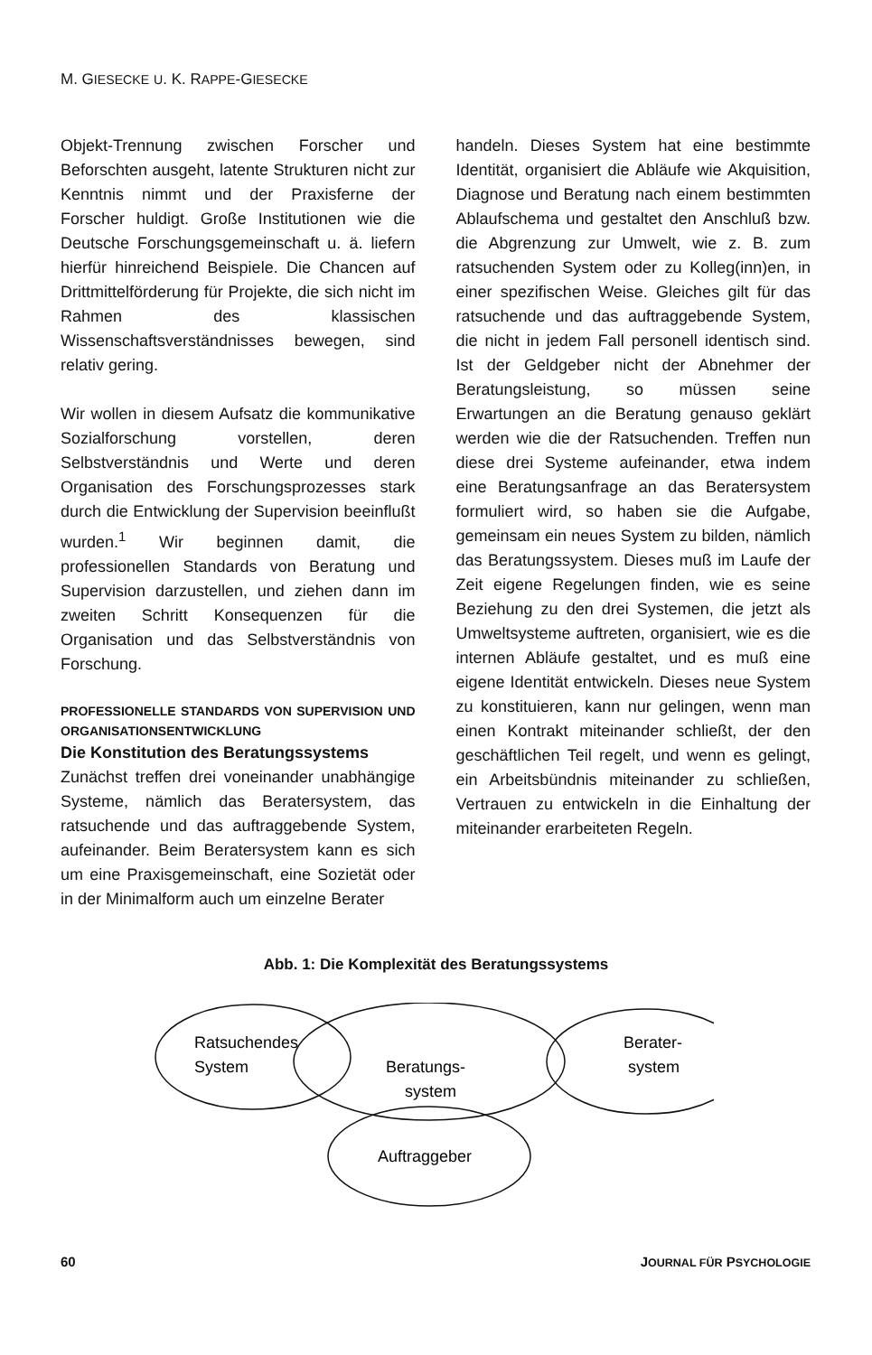M. GIESECKE U. K. RAPPE-GIESECKE
Objekt-Trennung zwischen Forscher und Beforschten ausgeht, latente Strukturen nicht zur Kenntnis nimmt und der Praxisferne der Forscher huldigt. Große Institutionen wie die Deutsche Forschungsgemeinschaft u. ä. liefern hierfür hinreichend Beispiele. Die Chancen auf Drittmittelförderung für Projekte, die sich nicht im Rahmen des klassischen Wissenschaftsverständnisses bewegen, sind relativ gering.
Wir wollen in diesem Aufsatz die kommunikative Sozialforschung vorstellen, deren Selbstverständnis und Werte und deren Organisation des Forschungsprozesses stark durch die Entwicklung der Supervision beeinflußt wurden.<sup>1</sup> Wir beginnen damit, die professionellen Standards von Beratung und Supervision darzustellen, und ziehen dann im zweiten Schritt Konsequenzen für die Organisation und das Selbstverständnis von Forschung.
PROFESSIONELLE STANDARDS VON SUPERVISION UND ORGANISATIONSENTWICKLUNG
Die Konstitution des Beratungssystems
Zunächst treffen drei voneinander unabhängige Systeme, nämlich das Beratersystem, das ratsuchende und das auftraggebende System, aufeinander. Beim Beratersystem kann es sich um eine Praxisgemeinschaft, eine Sozietät oder in der Minimalform auch um einzelne Berater
handeln. Dieses System hat eine bestimmte Identität, organisiert die Abläufe wie Akquisition, Diagnose und Beratung nach einem bestimmten Ablaufschema und gestaltet den Anschluß bzw. die Abgrenzung zur Umwelt, wie z. B. zum ratsuchenden System oder zu Kolleg(inn)en, in einer spezifischen Weise. Gleiches gilt für das ratsuchende und das auftraggebende System, die nicht in jedem Fall personell identisch sind. Ist der Geldgeber nicht der Abnehmer der Beratungsleistung, so müssen seine Erwartungen an die Beratung genauso geklärt werden wie die der Ratsuchenden. Treffen nun diese drei Systeme aufeinander, etwa indem eine Beratungsanfrage an das Beratersystem formuliert wird, so haben sie die Aufgabe, gemeinsam ein neues System zu bilden, nämlich das Beratungssystem. Dieses muß im Laufe der Zeit eigene Regelungen finden, wie es seine Beziehung zu den drei Systemen, die jetzt als Umweltsysteme auftreten, organisiert, wie es die internen Abläufe gestaltet, und es muß eine eigene Identität entwickeln. Dieses neue System zu konstituieren, kann nur gelingen, wenn man einen Kontrakt miteinander schließt, der den geschäftlichen Teil regelt, und wenn es gelingt, ein Arbeitsbündnis miteinander zu schließen, Vertrauen zu entwickeln in die Einhaltung der miteinander erarbeiteten Regeln.
Abb. 1: Die Komplexität des Beratungssystems
Ratsuchendes
System
Beratungs-
system
Berater-
system
Auftraggeber
60 JOURNAL FÜR PSYCHOLOGIE